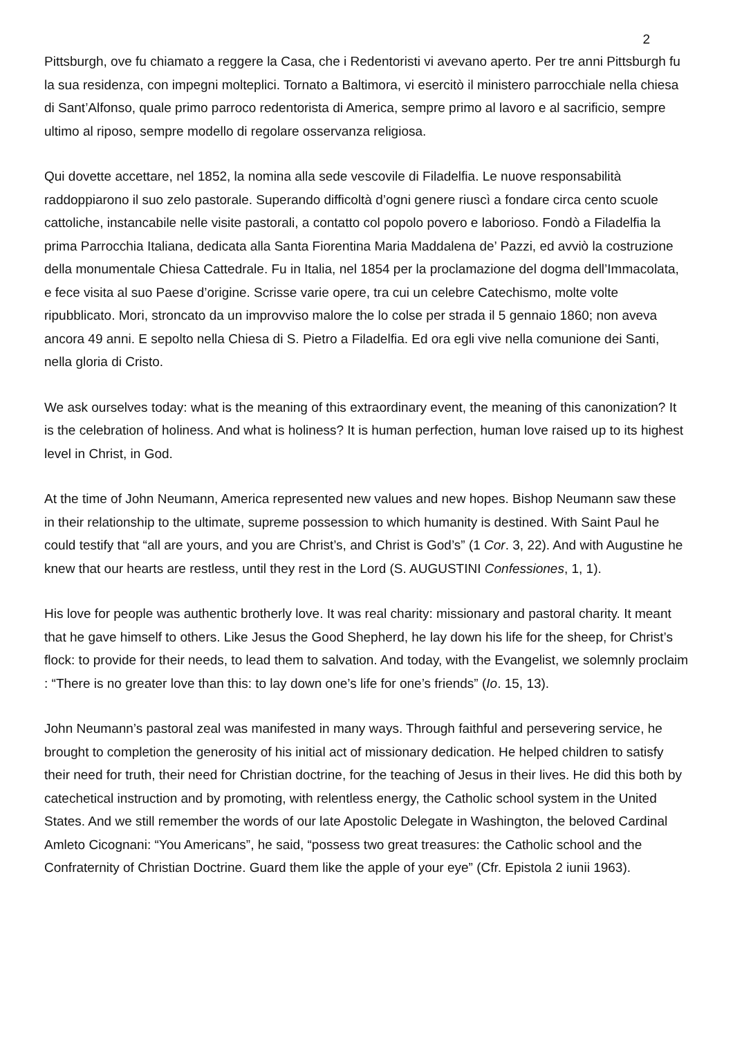2
Pittsburgh, ove fu chiamato a reggere la Casa, che i Redentoristi vi avevano aperto. Per tre anni Pittsburgh fu la sua residenza, con impegni molteplici. Tornato a Baltimora, vi esercitò il ministero parrocchiale nella chiesa di Sant’Alfonso, quale primo parroco redentorista di America, sempre primo al lavoro e al sacrificio, sempre ultimo al riposo, sempre modello di regolare osservanza religiosa.
Qui dovette accettare, nel 1852, la nomina alla sede vescovile di Filadelfia. Le nuove responsabilità raddoppiarono il suo zelo pastorale. Superando difficoltà d’ogni genere riuscì a fondare circa cento scuole cattoliche, instancabile nelle visite pastorali, a contatto col popolo povero e laborioso. Fondò a Filadelfia la prima Parrocchia Italiana, dedicata alla Santa Fiorentina Maria Maddalena de’ Pazzi, ed avviò la costruzione della monumentale Chiesa Cattedrale. Fu in Italia, nel 1854 per la proclamazione del dogma dell’Immacolata, e fece visita al suo Paese d’origine. Scrisse varie opere, tra cui un celebre Catechismo, molte volte ripubblicato. Mori, stroncato da un improvviso malore the lo colse per strada il 5 gennaio 1860; non aveva ancora 49 anni. E sepolto nella Chiesa di S. Pietro a Filadelfia. Ed ora egli vive nella comunione dei Santi, nella gloria di Cristo.
We ask ourselves today: what is the meaning of this extraordinary event, the meaning of this canonization? It is the celebration of holiness. And what is holiness? It is human perfection, human love raised up to its highest level in Christ, in God.
At the time of John Neumann, America represented new values and new hopes. Bishop Neumann saw these in their relationship to the ultimate, supreme possession to which humanity is destined. With Saint Paul he could testify that “all are yours, and you are Christ’s, and Christ is God’s” (1 Cor. 3, 22). And with Augustine he knew that our hearts are restless, until they rest in the Lord (S. AUGUSTINI Confessiones, 1, 1).
His love for people was authentic brotherly love. It was real charity: missionary and pastoral charity. It meant that he gave himself to others. Like Jesus the Good Shepherd, he lay down his life for the sheep, for Christ’s flock: to provide for their needs, to lead them to salvation. And today, with the Evangelist, we solemnly proclaim : “There is no greater love than this: to lay down one’s life for one’s friends” (Io. 15, 13).
John Neumann’s pastoral zeal was manifested in many ways. Through faithful and persevering service, he brought to completion the generosity of his initial act of missionary dedication. He helped children to satisfy their need for truth, their need for Christian doctrine, for the teaching of Jesus in their lives. He did this both by catechetical instruction and by promoting, with relentless energy, the Catholic school system in the United States. And we still remember the words of our late Apostolic Delegate in Washington, the beloved Cardinal Amleto Cicognani: “You Americans”, he said, “possess two great treasures: the Catholic school and the Confraternity of Christian Doctrine. Guard them like the apple of your eye” (Cfr. Epistola 2 iunii 1963).